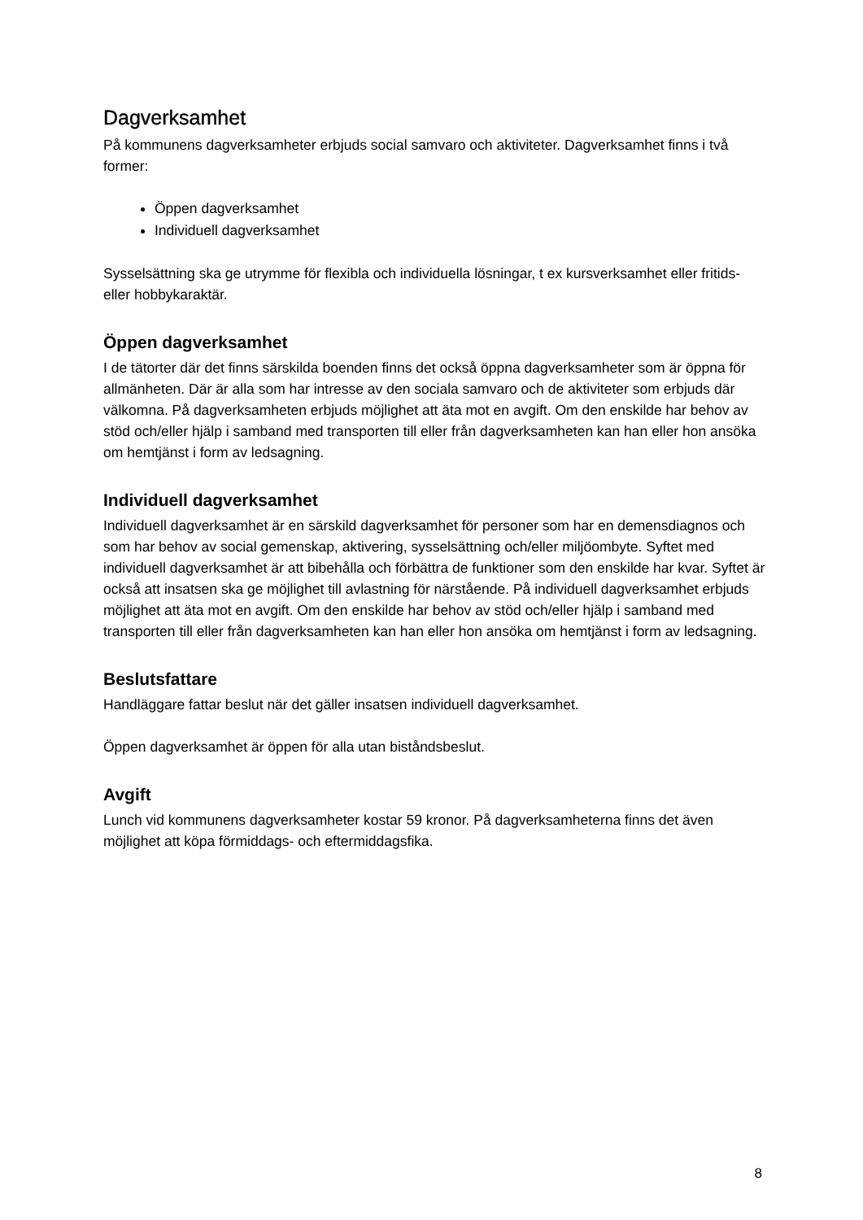Dagverksamhet
På kommunens dagverksamheter erbjuds social samvaro och aktiviteter. Dagverksamhet finns i två former:
Öppen dagverksamhet
Individuell dagverksamhet
Sysselsättning ska ge utrymme för flexibla och individuella lösningar, t ex kursverksamhet eller fritids- eller hobbykaraktär.
Öppen dagverksamhet
I de tätorter där det finns särskilda boenden finns det också öppna dagverksamheter som är öppna för allmänheten. Där är alla som har intresse av den sociala samvaro och de aktiviteter som erbjuds där välkomna. På dagverksamheten erbjuds möjlighet att äta mot en avgift. Om den enskilde har behov av stöd och/eller hjälp i samband med transporten till eller från dagverksamheten kan han eller hon ansöka om hemtjänst i form av ledsagning.
Individuell dagverksamhet
Individuell dagverksamhet är en särskild dagverksamhet för personer som har en demensdiagnos och som har behov av social gemenskap, aktivering, sysselsättning och/eller miljöombyte. Syftet med individuell dagverksamhet är att bibehålla och förbättra de funktioner som den enskilde har kvar. Syftet är också att insatsen ska ge möjlighet till avlastning för närstående. På individuell dagverksamhet erbjuds möjlighet att äta mot en avgift. Om den enskilde har behov av stöd och/eller hjälp i samband med transporten till eller från dagverksamheten kan han eller hon ansöka om hemtjänst i form av ledsagning.
Beslutsfattare
Handläggare fattar beslut när det gäller insatsen individuell dagverksamhet.
Öppen dagverksamhet är öppen för alla utan biståndsbeslut.
Avgift
Lunch vid kommunens dagverksamheter kostar 59 kronor. På dagverksamheterna finns det även möjlighet att köpa förmiddags- och eftermiddagsfika.
8